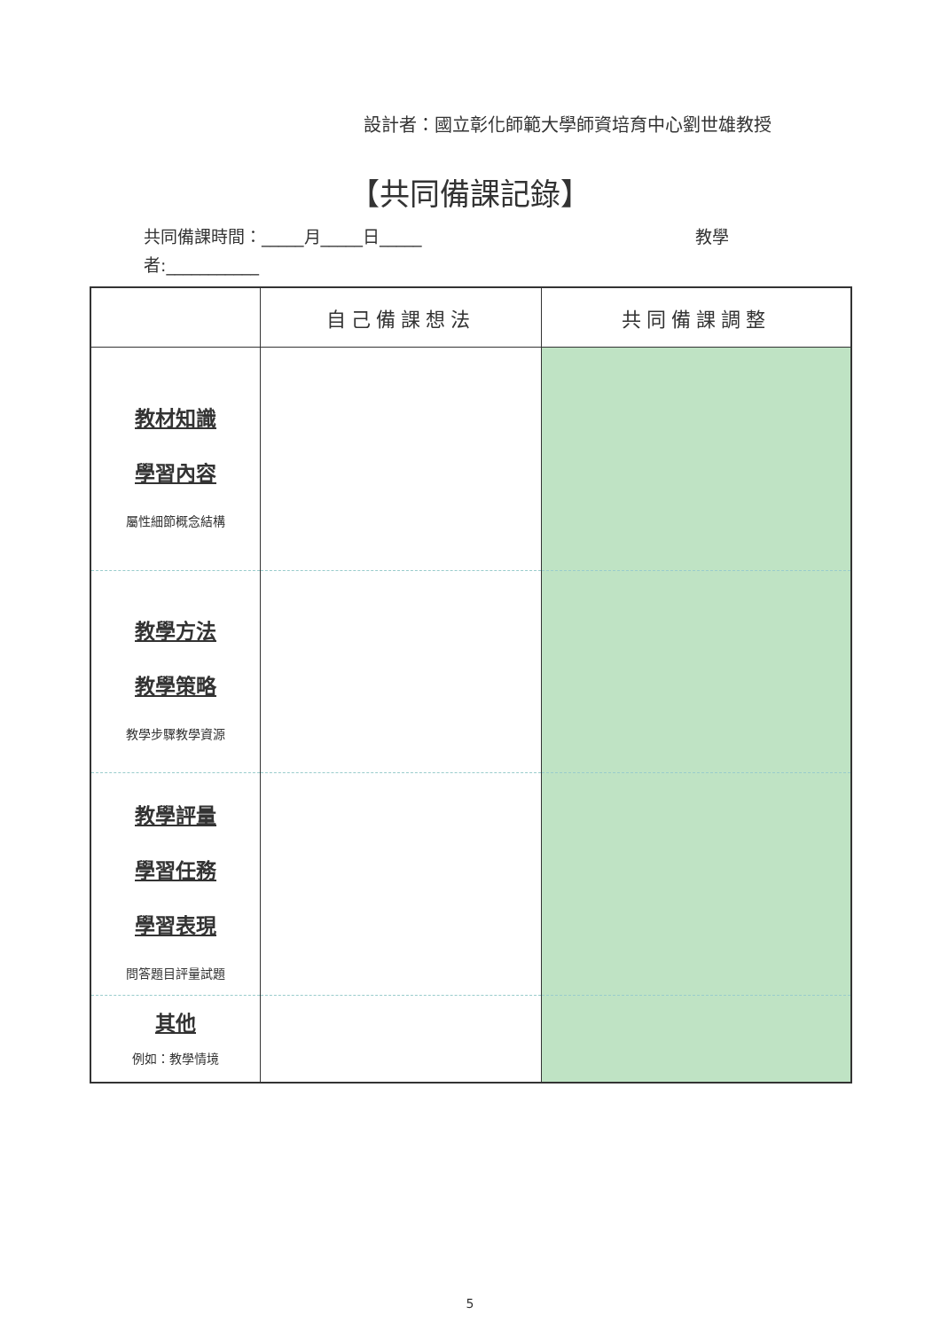設計者：國立彰化師範大學師資培育中心劉世雄教授
【共同備課記錄】
教學 共同備課時間：_____月_____日_____
者:___________
| | 自己備課想法 | 共同備課調整 |
| --- | --- | --- |
| 教材知識 學習內容 屬性細節概念結構 | | |
| 教學方法 教學策略 教學步驟教學資源 | | |
| 教學評量 學習任務 學習表現 問答題目評量試題 | | |
| 其他 例如：教學情境 | | |
5